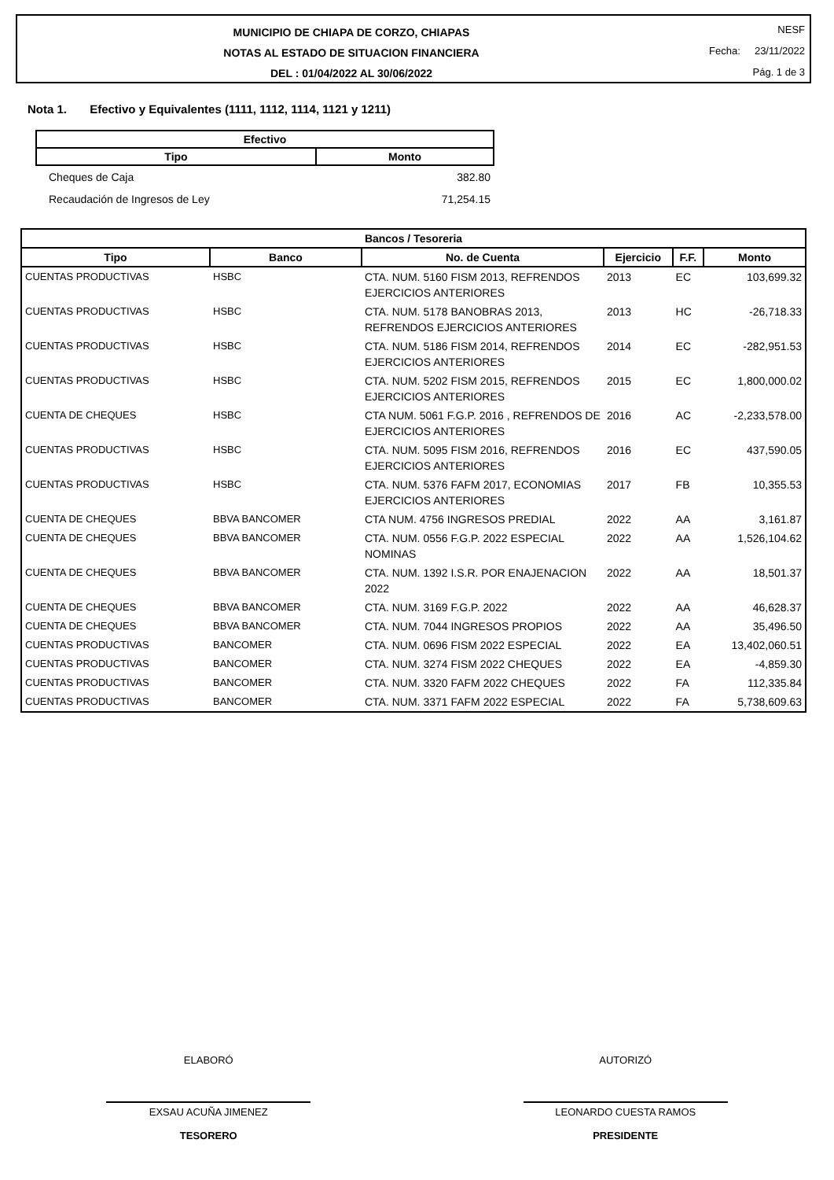MUNICIPIO DE CHIAPA DE CORZO, CHIAPAS
NOTAS AL ESTADO DE SITUACION FINANCIERA
DEL : 01/04/2022 AL 30/06/2022
NESF
Fecha: 23/11/2022
Pág. 1 de 3
Nota 1. Efectivo y Equivalentes (1111, 1112, 1114, 1121 y 1211)
| Efectivo | |
| --- | --- |
| Tipo | Monto |
| Cheques de Caja | 382.80 |
| Recaudación de Ingresos de Ley | 71,254.15 |
| Bancos / Tesoreria | | | | | |
| --- | --- | --- | --- | --- | --- |
| Tipo | Banco | No. de Cuenta | Ejercicio | F.F. | Monto |
| CUENTAS PRODUCTIVAS | HSBC | CTA. NUM. 5160 FISM 2013, REFRENDOS EJERCICIOS ANTERIORES | 2013 | EC | 103,699.32 |
| CUENTAS PRODUCTIVAS | HSBC | CTA. NUM. 5178 BANOBRAS 2013, REFRENDOS EJERCICIOS ANTERIORES | 2013 | HC | -26,718.33 |
| CUENTAS PRODUCTIVAS | HSBC | CTA. NUM. 5186 FISM 2014, REFRENDOS EJERCICIOS ANTERIORES | 2014 | EC | -282,951.53 |
| CUENTAS PRODUCTIVAS | HSBC | CTA. NUM. 5202 FISM 2015, REFRENDOS EJERCICIOS ANTERIORES | 2015 | EC | 1,800,000.02 |
| CUENTA DE CHEQUES | HSBC | CTA NUM. 5061 F.G.P. 2016 , REFRENDOS DE EJERCICIOS ANTERIORES | 2016 | AC | -2,233,578.00 |
| CUENTAS PRODUCTIVAS | HSBC | CTA. NUM. 5095 FISM 2016, REFRENDOS EJERCICIOS ANTERIORES | 2016 | EC | 437,590.05 |
| CUENTAS PRODUCTIVAS | HSBC | CTA. NUM. 5376 FAFM 2017, ECONOMIAS EJERCICIOS ANTERIORES | 2017 | FB | 10,355.53 |
| CUENTA DE CHEQUES | BBVA BANCOMER | CTA NUM. 4756 INGRESOS PREDIAL | 2022 | AA | 3,161.87 |
| CUENTA DE CHEQUES | BBVA BANCOMER | CTA. NUM. 0556 F.G.P. 2022 ESPECIAL NOMINAS | 2022 | AA | 1,526,104.62 |
| CUENTA DE CHEQUES | BBVA BANCOMER | CTA. NUM. 1392 I.S.R. POR ENAJENACION 2022 | 2022 | AA | 18,501.37 |
| CUENTA DE CHEQUES | BBVA BANCOMER | CTA. NUM. 3169 F.G.P. 2022 | 2022 | AA | 46,628.37 |
| CUENTA DE CHEQUES | BBVA BANCOMER | CTA. NUM. 7044 INGRESOS PROPIOS | 2022 | AA | 35,496.50 |
| CUENTAS PRODUCTIVAS | BANCOMER | CTA. NUM. 0696 FISM 2022 ESPECIAL | 2022 | EA | 13,402,060.51 |
| CUENTAS PRODUCTIVAS | BANCOMER | CTA. NUM. 3274 FISM 2022 CHEQUES | 2022 | EA | -4,859.30 |
| CUENTAS PRODUCTIVAS | BANCOMER | CTA. NUM. 3320 FAFM 2022 CHEQUES | 2022 | FA | 112,335.84 |
| CUENTAS PRODUCTIVAS | BANCOMER | CTA. NUM. 3371 FAFM 2022 ESPECIAL | 2022 | FA | 5,738,609.63 |
ELABORÓ
EXSAU ACUÑA JIMENEZ
TESORERO
AUTORIZÓ
LEONARDO CUESTA RAMOS
PRESIDENTE